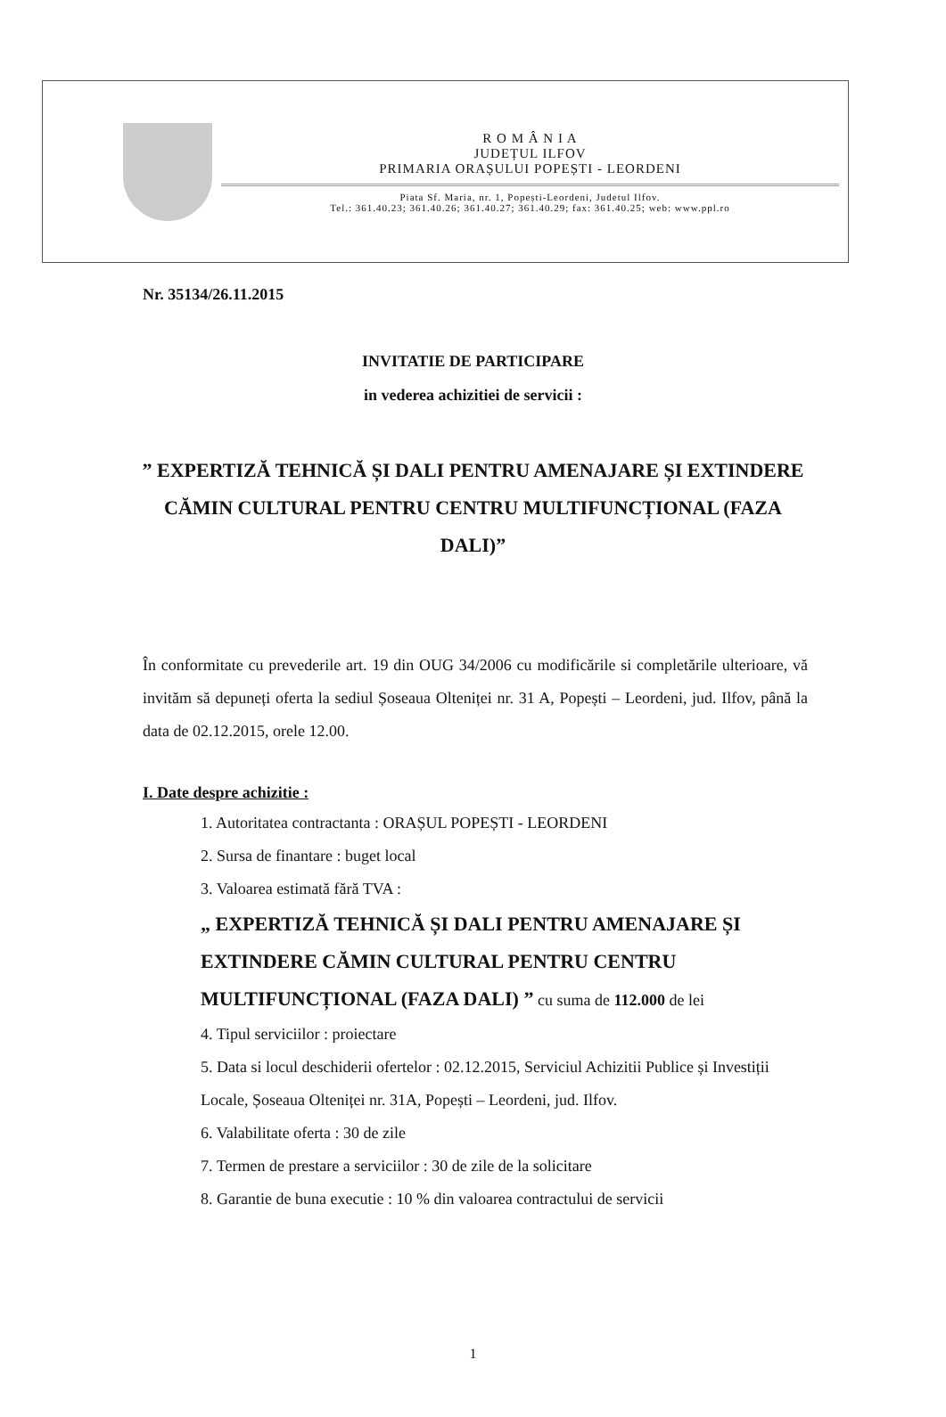R O M Â N I A
JUDEȚUL ILFOV
PRIMARIA ORAȘULUI POPEȘTI - LEORDENI
Piata Sf. Maria, nr. 1, Popești-Leordeni, Judetul Ilfov.
Tel.: 361.40.23; 361.40.26; 361.40.27; 361.40.29; fax: 361.40.25; web: www.ppl.ro
Nr. 35134/26.11.2015
INVITATIE DE PARTICIPARE
in vederea achizitiei de servicii :
” EXPERTIZĂ TEHNICĂ ȘI DALI PENTRU AMENAJARE ȘI EXTINDERE CĂMIN CULTURAL PENTRU CENTRU MULTIFUNCȚIONAL (FAZA DALI)”
În conformitate cu prevederile art. 19 din OUG 34/2006 cu modificările si completările ulterioare, vă invităm să depuneți oferta la sediul Șoseaua Olteniței nr. 31 A, Popești – Leordeni, jud. Ilfov, până la data de 02.12.2015, orele 12.00.
I. Date despre achizitie :
1. Autoritatea contractanta : ORAȘUL POPEȘTI - LEORDENI
2. Sursa de finantare : buget local
3. Valoarea estimată fără TVA :
„ EXPERTIZĂ TEHNICĂ ȘI DALI PENTRU AMENAJARE ȘI EXTINDERE CĂMIN CULTURAL PENTRU CENTRU MULTIFUNCȚIONAL (FAZA DALI) ” cu suma de 112.000 de lei
4. Tipul serviciilor : proiectare
5. Data si locul deschiderii ofertelor : 02.12.2015, Serviciul Achizitii Publice și Investiții Locale, Șoseaua Olteniței nr. 31A, Popești – Leordeni, jud. Ilfov.
6. Valabilitate oferta : 30 de zile
7. Termen de prestare a serviciilor : 30 de zile de la solicitare
8. Garantie de buna executie : 10 % din valoarea contractului de servicii
1